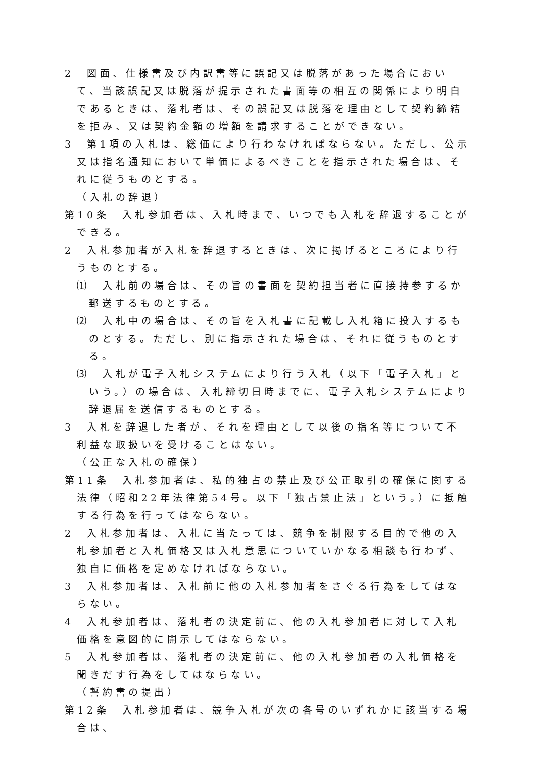2　図面、仕様書及び内訳書等に誤記又は脱落があった場合において、当該誤記又は脱落が提示された書面等の相互の関係により明白であるときは、落札者は、その誤記又は脱落を理由として契約締結を拒み、又は契約金額の増額を請求することができない。
3　第1項の入札は、総価により行わなければならない。ただし、公示又は指名通知において単価によるべきことを指示された場合は、それに従うものとする。
（入札の辞退）
第10条　入札参加者は、入札時まで、いつでも入札を辞退することができる。
2　入札参加者が入札を辞退するときは、次に掲げるところにより行うものとする。
⑴　入札前の場合は、その旨の書面を契約担当者に直接持参するか郵送するものとする。
⑵　入札中の場合は、その旨を入札書に記載し入札箱に投入するものとする。ただし、別に指示された場合は、それに従うものとする。
⑶　入札が電子入札システムにより行う入札（以下「電子入札」という。）の場合は、入札締切日時までに、電子入札システムにより辞退届を送信するものとする。
3　入札を辞退した者が、それを理由として以後の指名等について不利益な取扱いを受けることはない。
（公正な入札の確保）
第11条　入札参加者は、私的独占の禁止及び公正取引の確保に関する法律（昭和22年法律第54号。以下「独占禁止法」という。）に抵触する行為を行ってはならない。
2　入札参加者は、入札に当たっては、競争を制限する目的で他の入札参加者と入札価格又は入札意思についていかなる相談も行わず、独自に価格を定めなければならない。
3　入札参加者は、入札前に他の入札参加者をさぐる行為をしてはならない。
4　入札参加者は、落札者の決定前に、他の入札参加者に対して入札価格を意図的に開示してはならない。
5　入札参加者は、落札者の決定前に、他の入札参加者の入札価格を聞きだす行為をしてはならない。
（誓約書の提出）
第12条　入札参加者は、競争入札が次の各号のいずれかに該当する場合は、